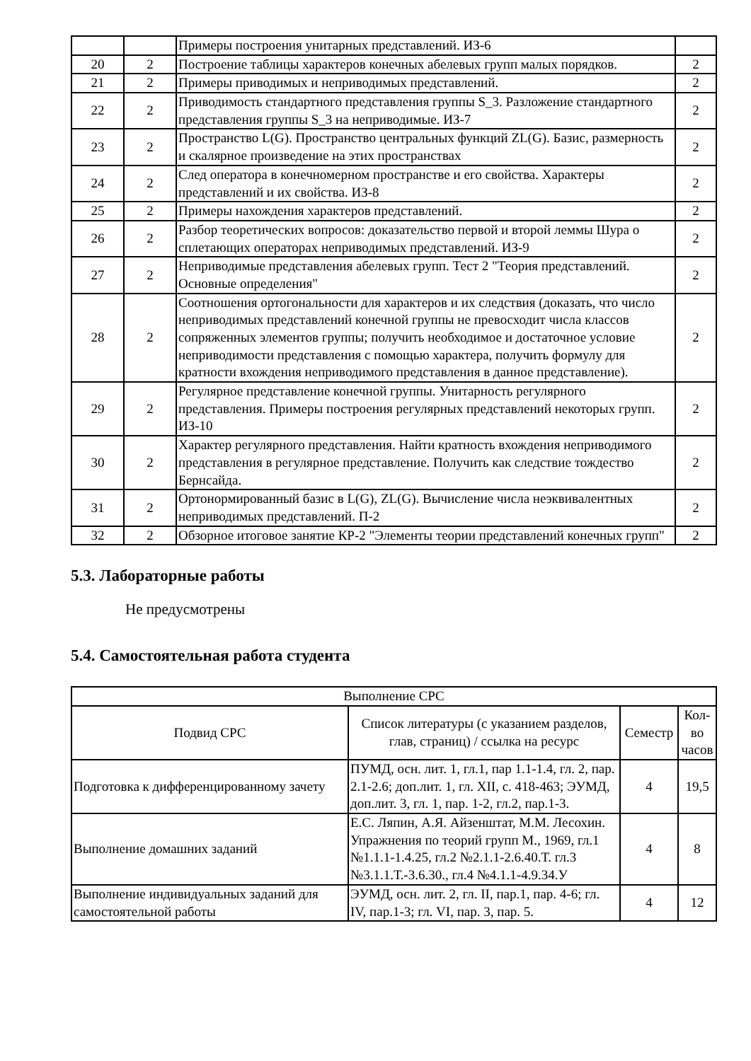| | | Примеры построения унитарных представлений. ИЗ-6 | |
| 20 | 2 | Построение таблицы характеров конечных абелевых групп малых порядков. | 2 |
| 21 | 2 | Примеры приводимых и неприводимых представлений. | 2 |
| 22 | 2 | Приводимость стандартного представления группы S_3. Разложение стандартного представления группы S_3 на неприводимые. ИЗ-7 | 2 |
| 23 | 2 | Пространство L(G). Пространство центральных функций ZL(G). Базис, размерность и скалярное произведение на этих пространствах | 2 |
| 24 | 2 | След оператора в конечномерном пространстве и его свойства. Характеры представлений и их свойства. ИЗ-8 | 2 |
| 25 | 2 | Примеры нахождения характеров представлений. | 2 |
| 26 | 2 | Разбор теоретических вопросов: доказательство первой и второй леммы Шура о сплетающих операторах неприводимых представлений. ИЗ-9 | 2 |
| 27 | 2 | Неприводимые представления абелевых групп. Тест 2 "Теория представлений. Основные определения" | 2 |
| 28 | 2 | Соотношения ортогональности для характеров и их следствия (доказать, что число неприводимых представлений конечной группы не превосходит числа классов сопряженных элементов группы; получить необходимое и достаточное условие неприводимости представления с помощью характера, получить формулу для кратности вхождения неприводимого представления в данное представление). | 2 |
| 29 | 2 | Регулярное представление конечной группы. Унитарность регулярного представления. Примеры построения регулярных представлений некоторых групп. ИЗ-10 | 2 |
| 30 | 2 | Характер регулярного представления. Найти кратность вхождения неприводимого представления в регулярное представление. Получить как следствие тождество Бернсайда. | 2 |
| 31 | 2 | Ортонормированный базис в L(G), ZL(G). Вычисление числа неэквивалентных неприводимых представлений. П-2 | 2 |
| 32 | 2 | Обзорное итоговое занятие КР-2 "Элементы теории представлений конечных групп" | 2 |
5.3. Лабораторные работы
Не предусмотрены
5.4. Самостоятельная работа студента
| Выполнение СРС | | | |
| --- | --- | --- | --- |
| Подвид СРС | Список литературы (с указанием разделов, глав, страниц) / ссылка на ресурс | Семестр | Кол-во часов |
| Подготовка к дифференцированному зачету | ПУМД, осн. лит. 1, гл.1, пар 1.1-1.4, гл. 2, пар. 2.1-2.6; доп.лит. 1, гл. XII, с. 418-463; ЭУМД, доп.лит. 3, гл. 1, пар. 1-2, гл.2, пар.1-3. | 4 | 19,5 |
| Выполнение домашних заданий | Е.С. Ляпин, А.Я. Айзенштат, М.М. Лесохин. Упражнения по теорий групп М., 1969, гл.1 №1.1.1-1.4.25, гл.2 №2.1.1-2.6.40.Т. гл.3 №3.1.1.Т.-3.6.30., гл.4 №4.1.1-4.9.34.У | 4 | 8 |
| Выполнение индивидуальных заданий для самостоятельной работы | ЭУМД, осн. лит. 2, гл. II, пар.1, пар. 4-6; гл. IV, пар.1-3; гл. VI, пар. 3, пар. 5. | 4 | 12 |